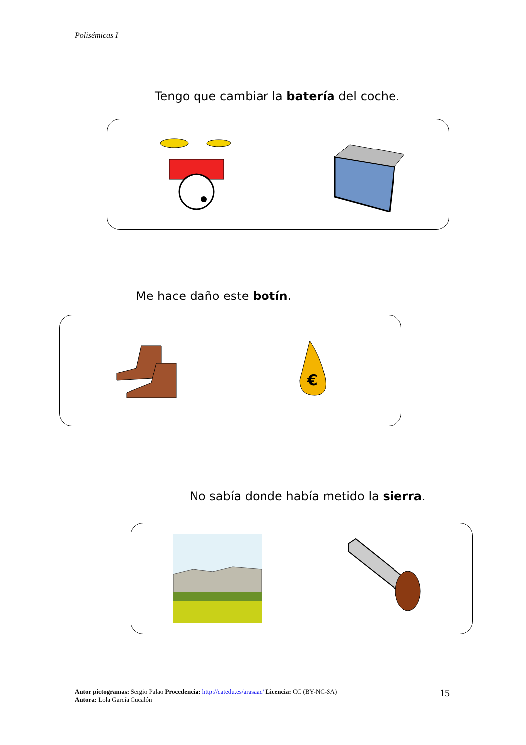Polisémicas I
Tengo que cambiar la batería del coche.
Me hace daño este botín.
€
No sabía donde había metido la sierra.
Autor pictogramas: Sergio Palao Procedencia: http://catedu.es/arasaac/ Licencia: CC (BY-NC-SA)
Autora: Lola García Cucalón
15